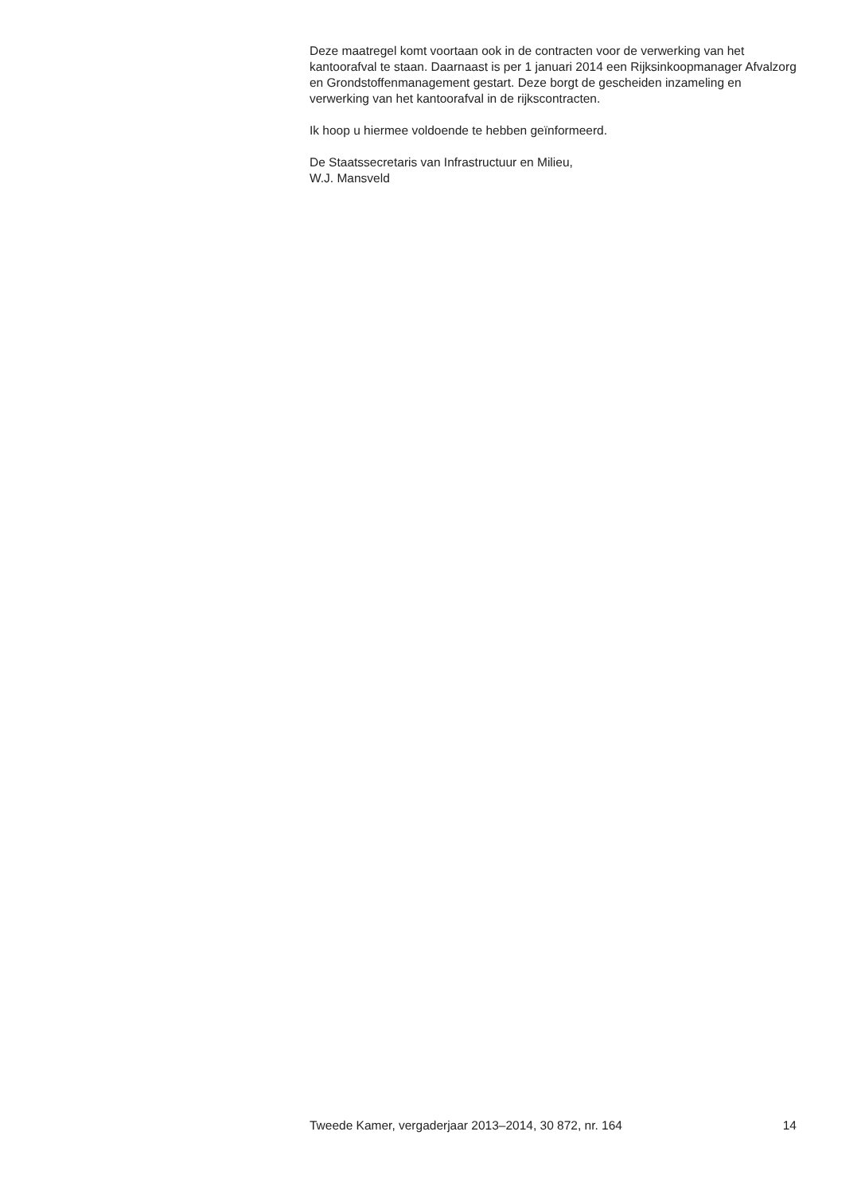Deze maatregel komt voortaan ook in de contracten voor de verwerking van het kantoorafval te staan. Daarnaast is per 1 januari 2014 een Rijksinkoopmanager Afvalzorg en Grondstoffenmanagement gestart. Deze borgt de gescheiden inzameling en verwerking van het kantoorafval in de rijkscontracten.
Ik hoop u hiermee voldoende te hebben geïnformeerd.
De Staatssecretaris van Infrastructuur en Milieu,
W.J. Mansveld
Tweede Kamer, vergaderjaar 2013–2014, 30 872, nr. 164 14